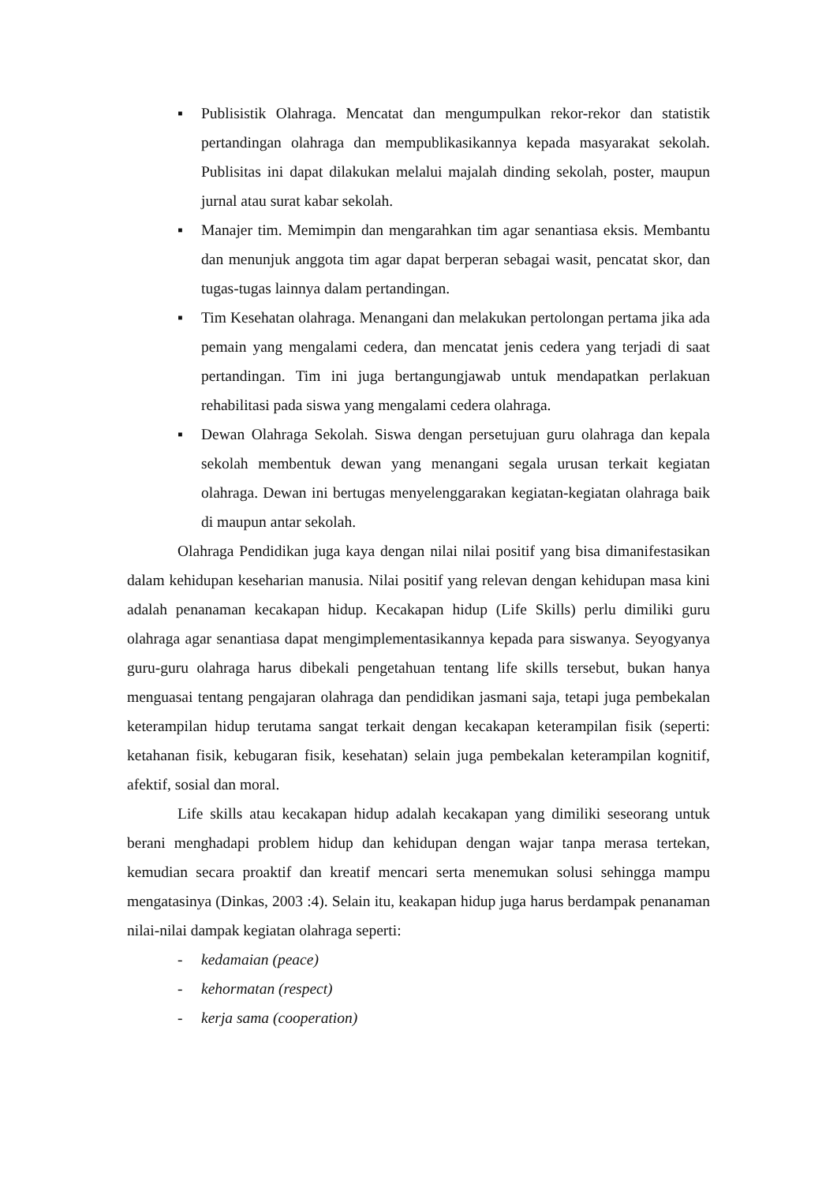▪ Publisistik Olahraga. Mencatat dan mengumpulkan rekor-rekor dan statistik pertandingan olahraga dan mempublikasikannya kepada masyarakat sekolah. Publisitas ini dapat dilakukan melalui majalah dinding sekolah, poster, maupun jurnal atau surat kabar sekolah.
▪ Manajer tim. Memimpin dan mengarahkan tim agar senantiasa eksis. Membantu dan menunjuk anggota tim agar dapat berperan sebagai wasit, pencatat skor, dan tugas-tugas lainnya dalam pertandingan.
▪ Tim Kesehatan olahraga. Menangani dan melakukan pertolongan pertama jika ada pemain yang mengalami cedera, dan mencatat jenis cedera yang terjadi di saat pertandingan. Tim ini juga bertangungjawab untuk mendapatkan perlakuan rehabilitasi pada siswa yang mengalami cedera olahraga.
▪ Dewan Olahraga Sekolah. Siswa dengan persetujuan guru olahraga dan kepala sekolah membentuk dewan yang menangani segala urusan terkait kegiatan olahraga. Dewan ini bertugas menyelenggarakan kegiatan-kegiatan olahraga baik di maupun antar sekolah.
Olahraga Pendidikan juga kaya dengan nilai nilai positif yang bisa dimanifestasikan dalam kehidupan keseharian manusia. Nilai positif yang relevan dengan kehidupan masa kini adalah penanaman kecakapan hidup. Kecakapan hidup (Life Skills) perlu dimiliki guru olahraga agar senantiasa dapat mengimplementasikannya kepada para siswanya. Seyogyanya guru-guru olahraga harus dibekali pengetahuan tentang life skills tersebut, bukan hanya menguasai tentang pengajaran olahraga dan pendidikan jasmani saja, tetapi juga pembekalan keterampilan hidup terutama sangat terkait dengan kecakapan keterampilan fisik (seperti: ketahanan fisik, kebugaran fisik, kesehatan) selain juga pembekalan keterampilan kognitif, afektif, sosial dan moral.
Life skills atau kecakapan hidup adalah kecakapan yang dimiliki seseorang untuk berani menghadapi problem hidup dan kehidupan dengan wajar tanpa merasa tertekan, kemudian secara proaktif dan kreatif mencari serta menemukan solusi sehingga mampu mengatasinya (Dinkas, 2003 :4). Selain itu, keakapan hidup juga harus berdampak penanaman nilai-nilai dampak kegiatan olahraga seperti:
- kedamaian (peace)
- kehormatan (respect)
- kerja sama (cooperation)